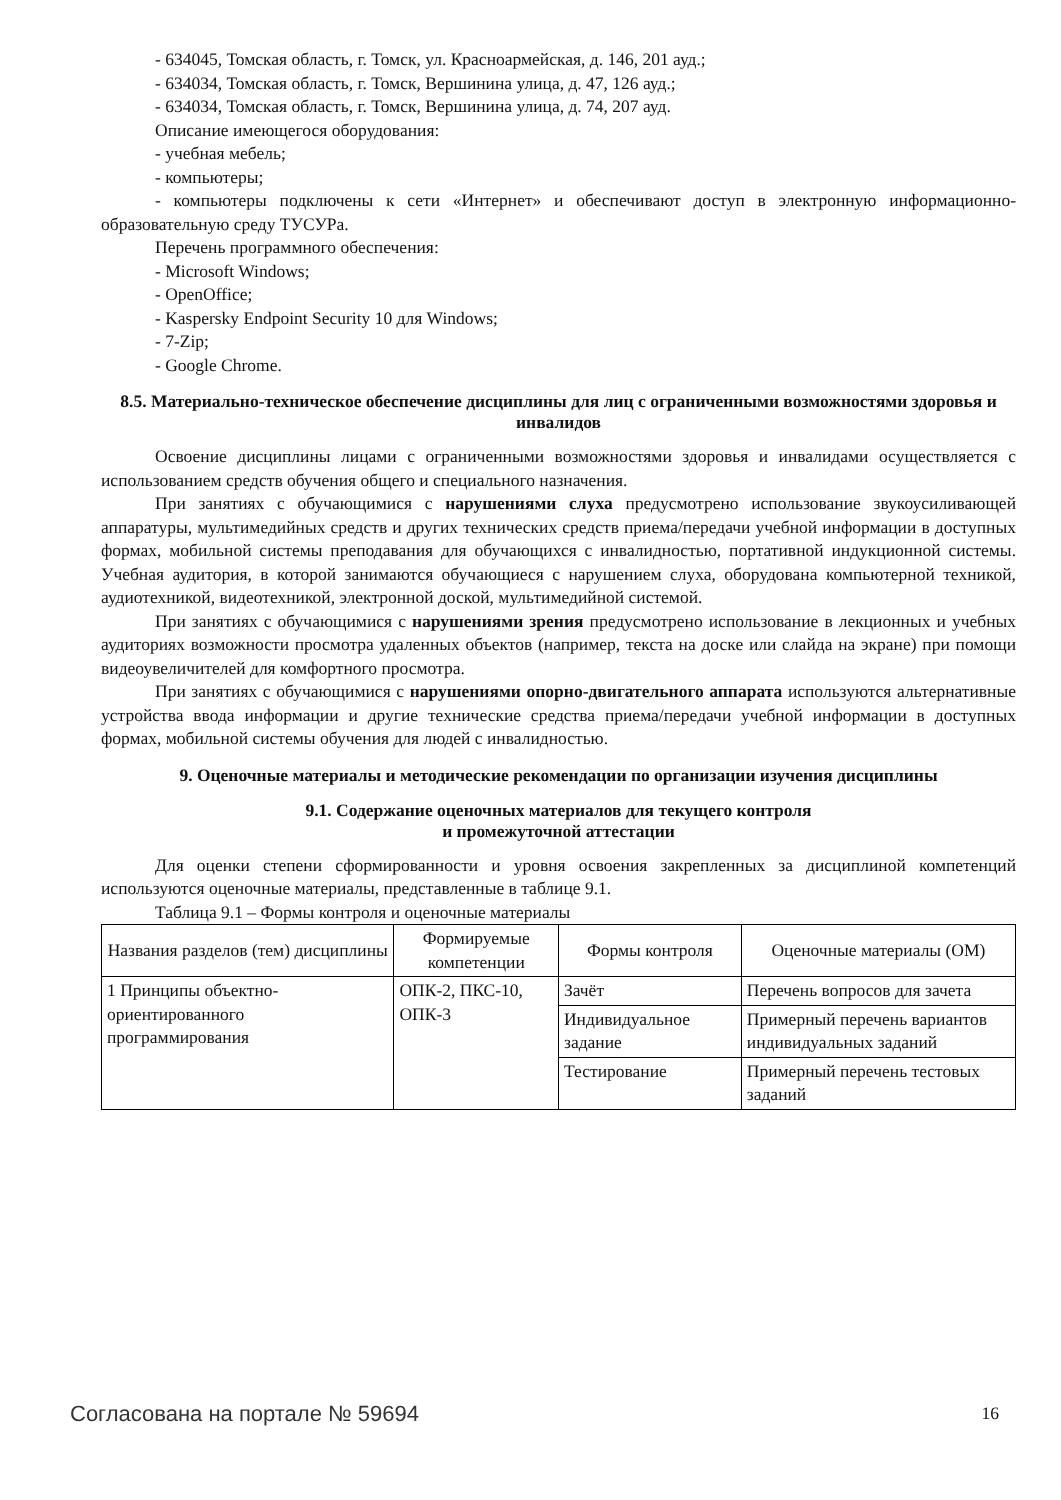- 634045, Томская область, г. Томск, ул. Красноармейская, д. 146, 201 ауд.;
- 634034, Томская область, г. Томск, Вершинина улица, д. 47, 126 ауд.;
- 634034, Томская область, г. Томск, Вершинина улица, д. 74, 207 ауд.
Описание имеющегося оборудования:
- учебная мебель;
- компьютеры;
- компьютеры подключены к сети «Интернет» и обеспечивают доступ в электронную информационно-образовательную среду ТУСУРа.
Перечень программного обеспечения:
- Microsoft Windows;
- OpenOffice;
- Kaspersky Endpoint Security 10 для Windows;
- 7-Zip;
- Google Chrome.
8.5. Материально-техническое обеспечение дисциплины для лиц с ограниченными возможностями здоровья и инвалидов
Освоение дисциплины лицами с ограниченными возможностями здоровья и инвалидами осуществляется с использованием средств обучения общего и специального назначения.
При занятиях с обучающимися с нарушениями слуха предусмотрено использование звукоусиливающей аппаратуры, мультимедийных средств и других технических средств приема/передачи учебной информации в доступных формах, мобильной системы преподавания для обучающихся с инвалидностью, портативной индукционной системы. Учебная аудитория, в которой занимаются обучающиеся с нарушением слуха, оборудована компьютерной техникой, аудиотехникой, видеотехникой, электронной доской, мультимедийной системой.
При занятиях с обучающимися с нарушениями зрения предусмотрено использование в лекционных и учебных аудиториях возможности просмотра удаленных объектов (например, текста на доске или слайда на экране) при помощи видеоувеличителей для комфортного просмотра.
При занятиях с обучающимися с нарушениями опорно-двигательного аппарата используются альтернативные устройства ввода информации и другие технические средства приема/передачи учебной информации в доступных формах, мобильной системы обучения для людей с инвалидностью.
9. Оценочные материалы и методические рекомендации по организации изучения дисциплины
9.1. Содержание оценочных материалов для текущего контроля
и промежуточной аттестации
Для оценки степени сформированности и уровня освоения закрепленных за дисциплиной компетенций используются оценочные материалы, представленные в таблице 9.1.
Таблица 9.1 – Формы контроля и оценочные материалы
| Названия разделов (тем) дисциплины | Формируемые компетенции | Формы контроля | Оценочные материалы (ОМ) |
| --- | --- | --- | --- |
| 1 Принципы объектно-ориентированного программирования | ОПК-2, ПКС-10, ОПК-3 | Зачёт | Перечень вопросов для зачета |
| | | Индивидуальное задание | Примерный перечень вариантов индивидуальных заданий |
| | | Тестирование | Примерный перечень тестовых заданий |
Согласована на портале № 59694 16